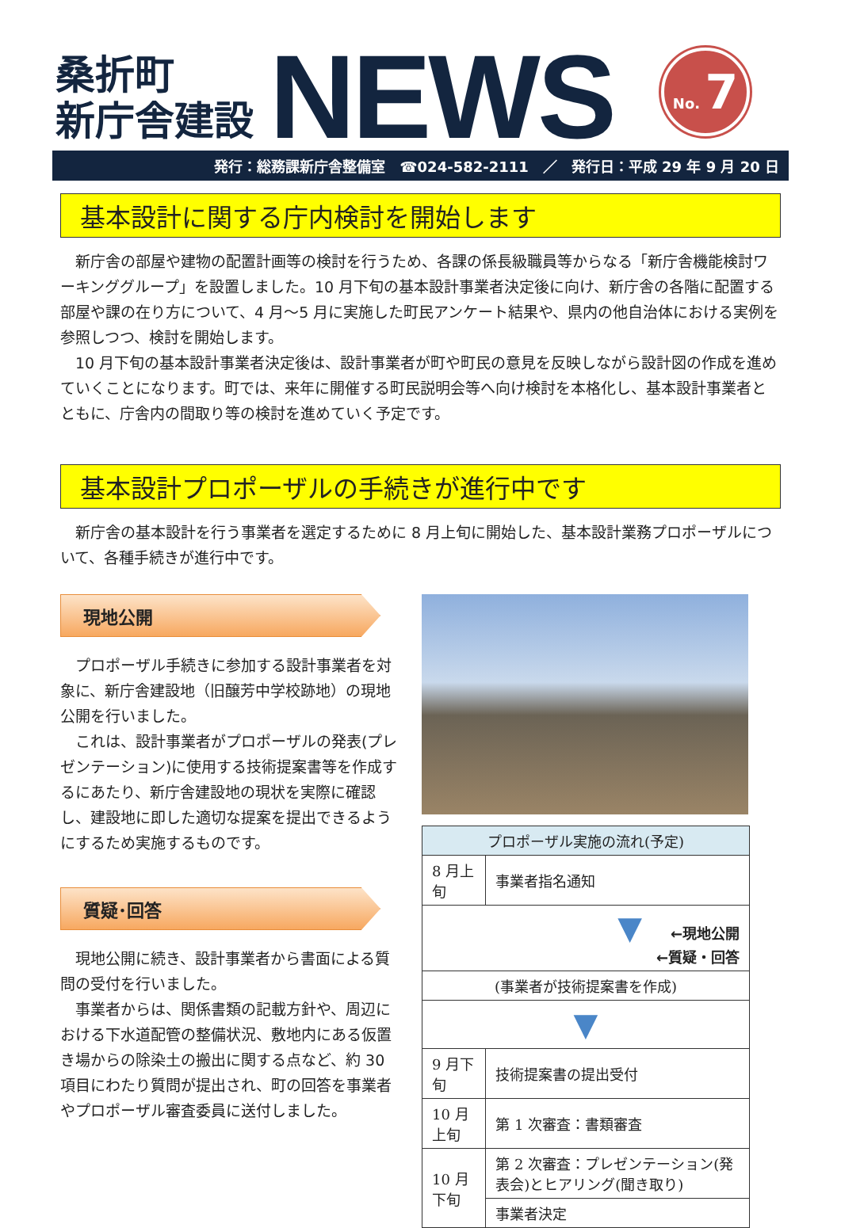桑折町
新庁舎建設
NEWS
No. 7
発行：総務課新庁舎整備室　☎024-582-2111　／　発行日：平成 29 年 9 月 20 日
基本設計に関する庁内検討を開始します
新庁舎の部屋や建物の配置計画等の検討を行うため、各課の係長級職員等からなる「新庁舎機能検討ワーキンググループ」を設置しました。10 月下旬の基本設計事業者決定後に向け、新庁舎の各階に配置する部屋や課の在り方について、4 月～5 月に実施した町民アンケート結果や、県内の他自治体における実例を参照しつつ、検討を開始します。
10 月下旬の基本設計事業者決定後は、設計事業者が町や町民の意見を反映しながら設計図の作成を進めていくことになります。町では、来年に開催する町民説明会等へ向け検討を本格化し、基本設計事業者とともに、庁舎内の間取り等の検討を進めていく予定です。
基本設計プロポーザルの手続きが進行中です
新庁舎の基本設計を行う事業者を選定するために 8 月上旬に開始した、基本設計業務プロポーザルについて、各種手続きが進行中です。
現地公開
プロポーザル手続きに参加する設計事業者を対象に、新庁舎建設地（旧醸芳中学校跡地）の現地公開を行いました。
これは、設計事業者がプロポーザルの発表(プレゼンテーション)に使用する技術提案書等を作成するにあたり、新庁舎建設地の現状を実際に確認し、建設地に即した適切な提案を提出できるようにするため実施するものです。
質疑･回答
現地公開に続き、設計事業者から書面による質問の受付を行いました。
事業者からは、関係書類の記載方針や、周辺における下水道配管の整備状況、敷地内にある仮置き場からの除染土の搬出に関する点など、約 30 項目にわたり質問が提出され、町の回答を事業者やプロポーザル審査委員に送付しました。
| プロポーザル実施の流れ(予定) | |
| --- | --- |
| 8 月上旬 | 事業者指名通知 |
| ▼ ←現地公開 ←質疑・回答 | |
| (事業者が技術提案書を作成) | |
| ▼ | |
| 9 月下旬 | 技術提案書の提出受付 |
| 10 月上旬 | 第 1 次審査：書類審査 |
| 10 月下旬 | 第 2 次審査：プレゼンテーション(発表会)とヒアリング(聞き取り) |
| | 事業者決定 |